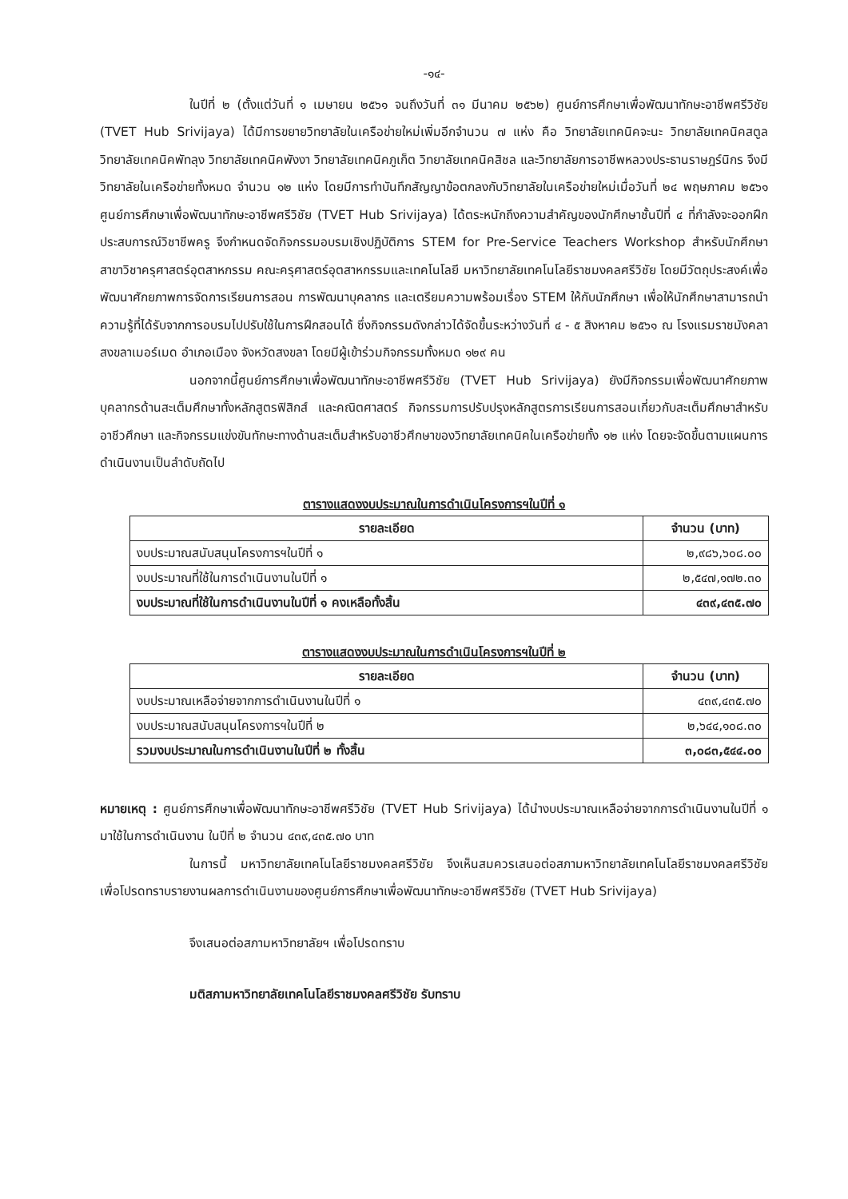-๑๔-
ในปีที่ ๒ (ตั้งแต่วันที่ ๑ เมษายน ๒๕๖๑ จนถึงวันที่ ๓๑ มีนาคม ๒๕๖๒) ศูนย์การศึกษาเพื่อพัฒนาทักษะอาชีพศรีวิชัย (TVET Hub Srivijaya) ได้มีการขยายวิทยาลัยในเครือข่ายใหม่เพิ่มอีกจำนวน ๗ แห่ง คือ วิทยาลัยเทคนิคจะนะ วิทยาลัยเทคนิคสตูล วิทยาลัยเทคนิคพัทลุง วิทยาลัยเทคนิคพังงา วิทยาลัยเทคนิคภูเก็ต วิทยาลัยเทคนิคสิชล และวิทยาลัยการอาชีพหลวงประธานราษฎร์นิกร จึงมีวิทยาลัยในเครือข่ายทั้งหมด จำนวน ๑๒ แห่ง โดยมีการทำบันทึกสัญญาข้อตกลงกับวิทยาลัยในเครือข่ายใหม่เมื่อวันที่ ๒๔ พฤษภาคม ๒๕๖๑ ศูนย์การศึกษาเพื่อพัฒนาทักษะอาชีพศรีวิชัย (TVET Hub Srivijaya) ได้ตระหนักถึงความสำคัญของนักศึกษาชั้นปีที่ ๔ ที่กำลังจะออกฝึกประสบการณ์วิชาชีพครู จึงกำหนดจัดกิจกรรมอบรมเชิงปฏิบัติการ STEM for Pre-Service Teachers Workshop สำหรับนักศึกษาสาขาวิชาครุศาสตร์อุตสาหกรรม คณะครุศาสตร์อุตสาหกรรมและเทคโนโลยี มหาวิทยาลัยเทคโนโลยีราชมงคลศรีวิชัย โดยมีวัตถุประสงค์เพื่อพัฒนาศักยภาพการจัดการเรียนการสอน การพัฒนาบุคลากร และเตรียมความพร้อมเรื่อง STEM ให้กับนักศึกษา เพื่อให้นักศึกษาสามารถนำความรู้ที่ได้รับจากการอบรมไปปรับใช้ในการฝึกสอนได้ ซึ่งกิจกรรมดังกล่าวได้จัดขึ้นระหว่างวันที่ ๔ - ๕ สิงหาคม ๒๕๖๑ ณ โรงแรมราชมังคลา สงขลาเมอร์เมด อำเภอเมือง จังหวัดสงขลา โดยมีผู้เข้าร่วมกิจกรรมทั้งหมด ๑๒๙ คน
นอกจากนี้ศูนย์การศึกษาเพื่อพัฒนาทักษะอาชีพศรีวิชัย (TVET Hub Srivijaya) ยังมีกิจกรรมเพื่อพัฒนาศักยภาพบุคลากรด้านสะเต็มศึกษาทั้งหลักสูตรฟิสิกส์ และคณิตศาสตร์ กิจกรรมการปรับปรุงหลักสูตรการเรียนการสอนเกี่ยวกับสะเต็มศึกษาสำหรับอาชีวศึกษา และกิจกรรมแข่งขันทักษะทางด้านสะเต็มสำหรับอาชีวศึกษาของวิทยาลัยเทคนิคในเครือข่ายทั้ง ๑๒ แห่ง โดยจะจัดขึ้นตามแผนการดำเนินงานเป็นลำดับถัดไป
ตารางแสดงงบประมาณในการดำเนินโครงการฯในปีที่ ๑
| รายละเอียด | จำนวน (บาท) |
| --- | --- |
| งบประมาณสนับสนุนโครงการฯในปีที่ ๑ | ๒,๙๘๖,๖๐๘.๐๐ |
| งบประมาณที่ใช้ในการดำเนินงานในปีที่ ๑ | ๒,๕๔๗,๑๗๒.๓๐ |
| งบประมาณที่ใช้ในการดำเนินงานในปีที่ ๑ คงเหลือทั้งสิ้น | ๔๓๙,๔๓๕.๗๐ |
ตารางแสดงงบประมาณในการดำเนินโครงการฯในปีที่ ๒
| รายละเอียด | จำนวน (บาท) |
| --- | --- |
| งบประมาณเหลือจ่ายจากการดำเนินงานในปีที่ ๑ | ๔๓๙,๔๓๕.๗๐ |
| งบประมาณสนับสนุนโครงการฯในปีที่ ๒ | ๒,๖๔๔,๑๐๘.๓๐ |
| รวมงบประมาณในการดำเนินงานในปีที่ ๒ ทั้งสิ้น | ๓,๐๘๓,๕๔๔.๐๐ |
หมายเหตุ : ศูนย์การศึกษาเพื่อพัฒนาทักษะอาชีพศรีวิชัย (TVET Hub Srivijaya) ได้นำงบประมาณเหลือจ่ายจากการดำเนินงานในปีที่ ๑ มาใช้ในการดำเนินงาน ในปีที่ ๒ จำนวน ๔๓๙,๔๓๕.๗๐ บาท
ในการนี้ มหาวิทยาลัยเทคโนโลยีราชมงคลศรีวิชัย จึงเห็นสมควรเสนอต่อสภามหาวิทยาลัยเทคโนโลยีราชมงคลศรีวิชัย เพื่อโปรดทราบรายงานผลการดำเนินงานของศูนย์การศึกษาเพื่อพัฒนาทักษะอาชีพศรีวิชัย (TVET Hub Srivijaya)
จึงเสนอต่อสภามหาวิทยาลัยฯ เพื่อโปรดทราบ
มติสภามหาวิทยาลัยเทคโนโลยีราชมงคลศรีวิชัย รับทราบ